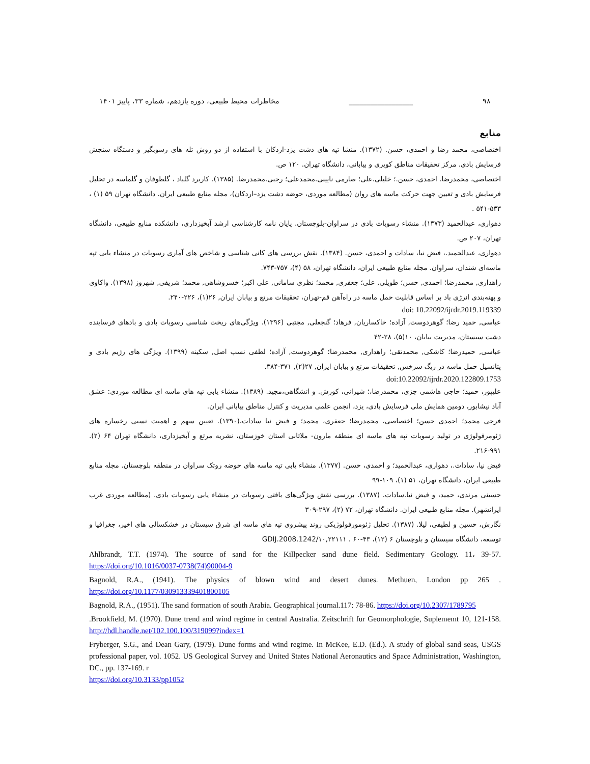۹۸ __________________ مخاطرات محیط طبیعی، دوره یازدهم، شماره ۳۳، پاییز ۱۴۰۱
منابع
اختصاصی، محمد رضا و احمدی، حسن. (۱۳۷۲). منشا تپه های دشت یزد-اردکان با استفاده از دو روش تله های رسوبگیر و دستگاه سنجش فرسایش بادی. مرکز تحقیقات مناطق کویری و بیابانی، دانشگاه تهران. ۱۲۰ ص.
اختصاصی، محمدرضا. احمدی، حسن.؛ خلیلی.علی؛ صارمی نایینی.محمدعلی؛ رجبی.محمدرضا. (۱۳۸۵). کاربرد گلباد ، گلطوفان و گلماسه در تحلیل فرسایش بادی و تعیین جهت حرکت ماسه های روان (مطالعه موردی، حوضه دشت یزد–اردکان)، مجله منابع طبیعی ایران. دانشگاه تهران ۵۹ (۱) ، ۵۳۳-۵۴۱ .
دهواری، عبدالحمید (۱۳۷۳). منشاء رسوبات بادی در سراوان-بلوچستان. پایان نامه کارشناسی ارشد آبخیزداری، دانشکده منابع طبیعی، دانشگاه تهران، ۲۰۷ ص.
دهواری، عبدالحمید.، فیض نیا، سادات و احمدی، حسن. (۱۳۸۴). نقش بررسی های کانی شناسی و شاخص های آماری رسوبات در منشاء یابی تپه ماسه‌ای شندان، سراوان. مجله منابع طبیعی ایران، دانشگاه تهران، ۵۸ (۴)، ۷۵۷-۷۴۳.
راهداری, محمدرضا؛ احمدی, حسن؛ طویلی, علی؛ جعفری, محمد؛ نظری سامانی, علی اکبر؛ خسروشاهی, محمد؛ شریفی, شهروز (۱۳۹۸). واکاوی و پهنه‌بندی انرژی باد بر اساس قابلیت حمل ماسه در راه‌آهن قم-تهران، تحقیقات مرتع و بیابان ایران, ۲۶(۱)، ۲۲۶-۲۴۰.
doi: 10.22092/ijrdr.2019.119339
عباسی, حمید رضا؛ گوهردوست, آزاده؛ خاکساریان, فرهاد؛ گنجعلی, مجتبی (۱۳۹۶). ویژگی‌های ریخت شناسی رسوبات بادی و بادهای فرساینده دشت سیستان، مدیریت بیابان، ۱۰(۵)، ۲۸-۴۲
عباسی, حمیدرضا؛ کاشکی, محمدتقی؛ راهداری, محمدرضا؛ گوهردوست, آزاده؛ لطفی نسب اصل, سکینه (۱۳۹۹). ویژگی های رژیم بادی و پتانسیل حمل ماسه در ریگ سرخس, تحقیقات مرتع و بیابان ایران, ۲۷(۲), ۳۷۱-۳۸۴.
doi:10.22092/ijrdr.2020.122809.1753
علیپور، حمید؛ حاجی هاشمی جزی، محمدرضا،؛ شیرانی، کورش. و اتشگاهی،مجید. (۱۳۸۹). منشاء یابی تپه های ماسه ای مطالعه موردی: عشق آباد نیشابور، دومین همایش ملی فرسایش بادی، یزد، انجمن علمی مدیریت و کنترل مناطق بیابانی ایران.
فرجی محمد؛ احمدی حسن؛ اختصاصی، محمدرضا؛ جعفری، محمد؛ و فیض نیا سادات،(۱۳۹۰). تعیین سهم و اهمیت نسبی رخساره های ژئومرفولوژی در تولید رسوبات تپه های ماسه ای منطقه مارون- ملاثانی استان خوزستان، نشریه مرتع و آبخیزداری، دانشگاه تهران ۶۴ (۲). ۹۹۱-۲۱۶.
فیض نیا، سادات.، دهواری، عبدالحمید؛ و احمدی، حسن. (۱۳۷۷). منشاء یابی تپه ماسه های حوضه روتک سراوان در منطقه بلوچستان. مجله منابع طبیعی ایران، دانشگاه تهران، ۵۱ (۱)، ۱۰۹-۹۹
حسینی مرندی، حمید، و فیض نیا.سادات. (۱۳۸۷). بررسی نقش ویژگی‌های بافتی رسوبات در منشاء یابی رسوبات بادی. (مطالعه موردی غرب ایرانشهر). مجله منابع طبیعی ایران. دانشگاه تهران، ۷۲ (۲)، ۲۹۷-۳۰۹
نگارش، حسین و لطیفی، لیلا. (۱۳۸۷). تحلیل ژئومورفولوژیکی روند پیشروی تپه های ماسه ای شرق سیستان در خشکسالی های اخیر، جغرافیا و توسعه، دانشگاه سیستان و بلوچستان ۶ (۱۲)، ۴۳-۶۰ . GDIJ.2008.1242/۱۰,۲۲۱۱۱
Ahlbrandt, T.T. (1974). The source of sand for the Killpecker sand dune field. Sedimentary Geology. 11، 39-57. https://doi.org/10.1016/0037-0738(74)90004-9
Bagnold, R.A., (1941). The physics of blown wind and desert dunes. Methuen, London pp 265 . https://doi.org/10.1177/030913339401800105
Bagnold, R.A., (1951). The sand formation of south Arabia. Geographical journal.117: 78-86. https://doi.org/10.2307/1789795
.Brookfield, M. (1970). Dune trend and wind regime in central Australia. Zeitschrift fur Geomorphologie, Suplememt 10, 121-158. http://hdl.handle.net/102.100.100/319099?index=1
Fryberger, S.G., and Dean Gary, (1979). Dune forms and wind regime. In McKee, E.D. (Ed.). A study of global sand seas, USGS professional paper, vol. 1052. US Geological Survey and United States National Aeronautics and Space Administration, Washington, DC., pp. 137-169. r
https://doi.org/10.3133/pp1052